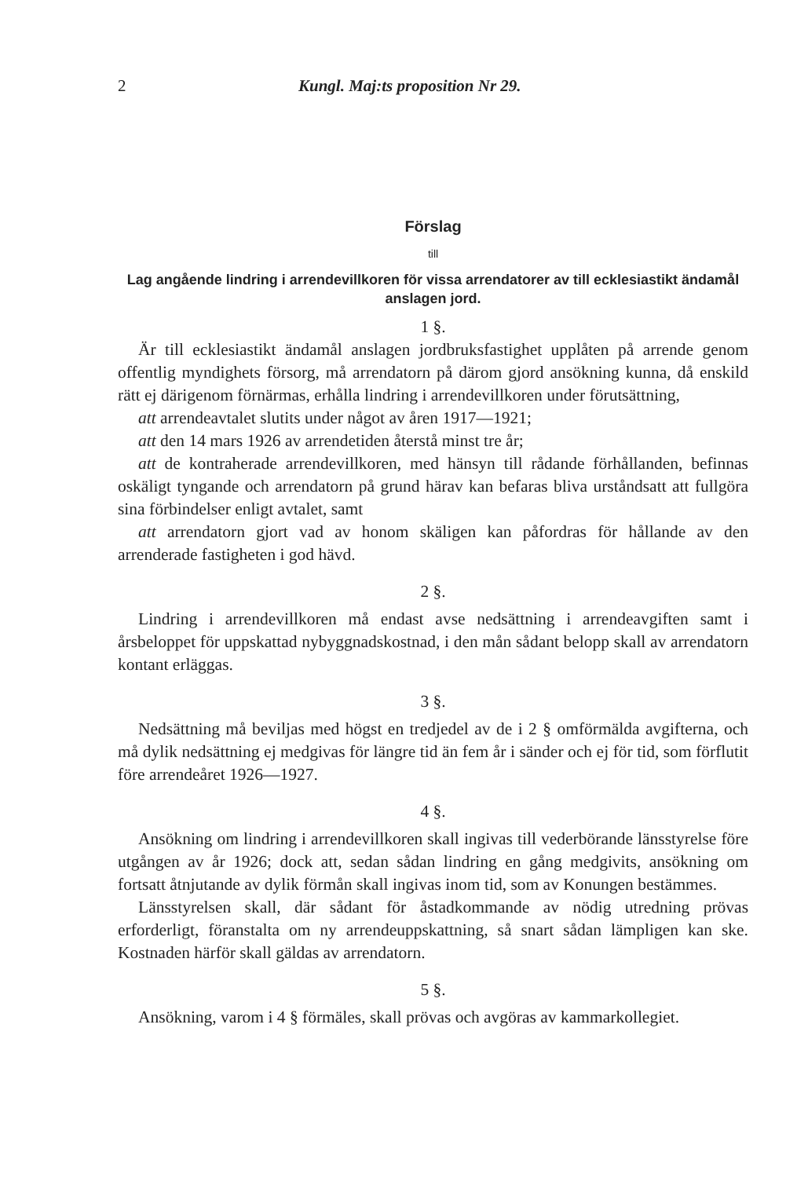2 Kungl. Maj:ts proposition Nr 29.
Förslag
till
Lag angående lindring i arrendevillkoren för vissa arrendatorer av till ecklesiastikt ändamål anslagen jord.
1 §.
Är till ecklesiastikt ändamål anslagen jordbruksfastighet upplåten på arrende genom offentlig myndighets försorg, må arrendatorn på därom gjord ansökning kunna, då enskild rätt ej därigenom förnärmas, erhålla lindring i arrendevillkoren under förutsättning,
att arrendeavtalet slutits under något av åren 1917—1921;
att den 14 mars 1926 av arrendetiden återstå minst tre år;
att de kontraherade arrendevillkoren, med hänsyn till rådande förhållanden, befinnas oskäligt tyngande och arrendatorn på grund härav kan befaras bliva urståndsatt att fullgöra sina förbindelser enligt avtalet, samt
att arrendatorn gjort vad av honom skäligen kan påfordras för hållande av den arrenderade fastigheten i god hävd.
2 §.
Lindring i arrendevillkoren må endast avse nedsättning i arrendeavgiften samt i årsbeloppet för uppskattad nybyggnadskostnad, i den mån sådant belopp skall av arrendatorn kontant erläggas.
3 §.
Nedsättning må beviljas med högst en tredjedel av de i 2 § omförmälda avgifterna, och må dylik nedsättning ej medgivas för längre tid än fem år i sänder och ej för tid, som förflutit före arrendeåret 1926—1927.
4 §.
Ansökning om lindring i arrendevillkoren skall ingivas till vederbörande länsstyrelse före utgången av år 1926; dock att, sedan sådan lindring en gång medgivits, ansökning om fortsatt åtnjutande av dylik förmån skall ingivas inom tid, som av Konungen bestämmes.
Länsstyrelsen skall, där sådant för åstadkommande av nödig utredning prövas erforderligt, föranstalta om ny arrendeuppskattning, så snart sådan lämpligen kan ske. Kostnaden härför skall gäldas av arrendatorn.
5 §.
Ansökning, varom i 4 § förmäles, skall prövas och avgöras av kammarkollegiet.